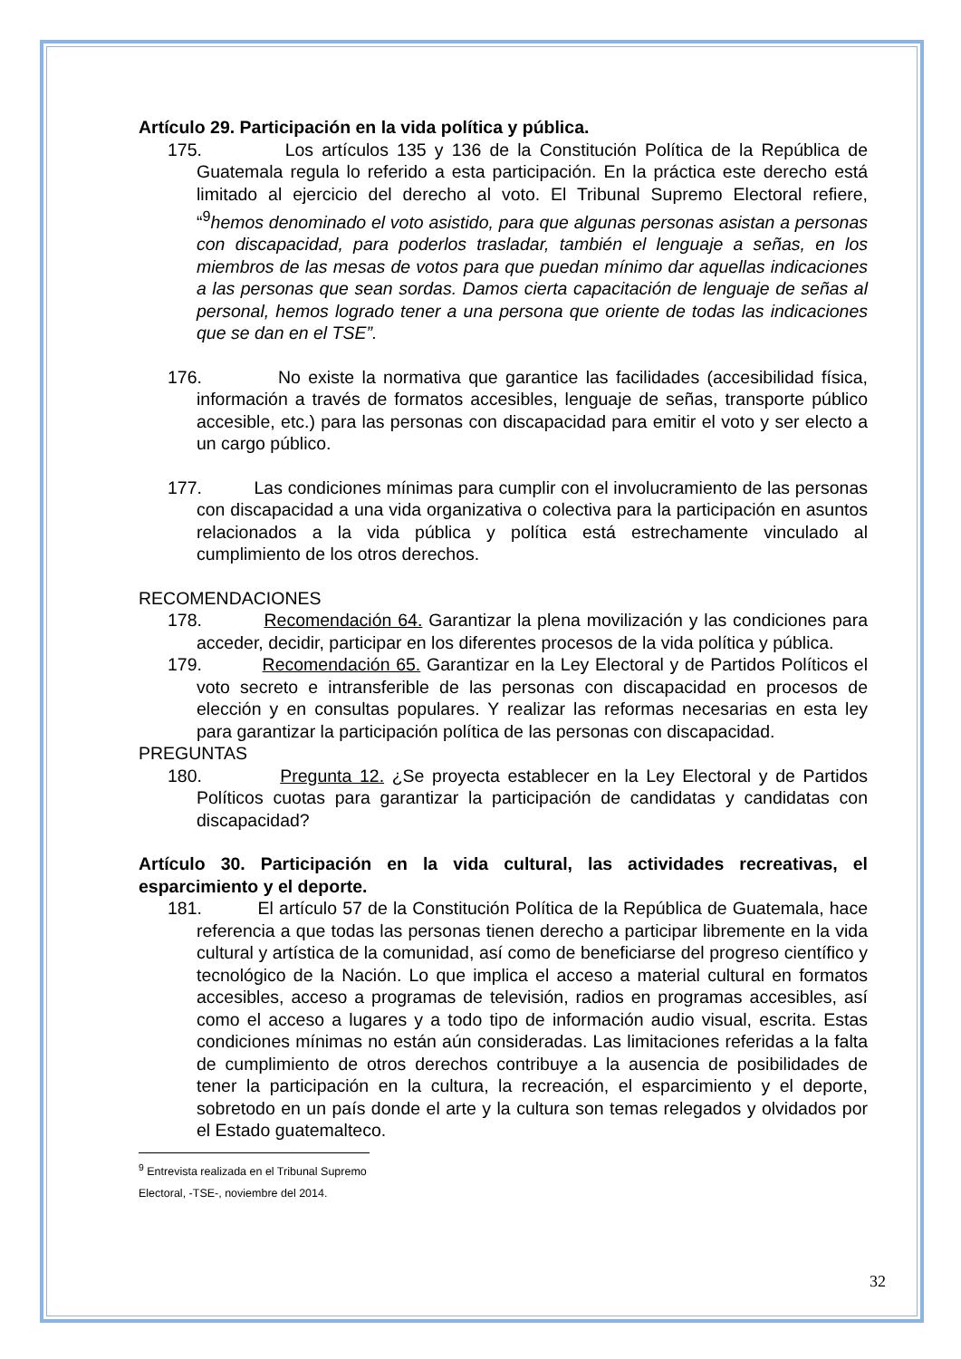Artículo 29. Participación en la vida política y pública.
175. Los artículos 135 y 136 de la Constitución Política de la República de Guatemala regula lo referido a esta participación. En la práctica este derecho está limitado al ejercicio del derecho al voto. El Tribunal Supremo Electoral refiere, “<sup>9</sup>hemos denominado el voto asistido, para que algunas personas asistan a personas con discapacidad, para poderlos trasladar, también el lenguaje a señas, en los miembros de las mesas de votos para que puedan mínimo dar aquellas indicaciones a las personas que sean sordas. Damos cierta capacitación de lenguaje de señas al personal, hemos logrado tener a una persona que oriente de todas las indicaciones que se dan en el TSE”.
176. No existe la normativa que garantice las facilidades (accesibilidad física, información a través de formatos accesibles, lenguaje de señas, transporte público accesible, etc.) para las personas con discapacidad para emitir el voto y ser electo a un cargo público.
177. Las condiciones mínimas para cumplir con el involucramiento de las personas con discapacidad a una vida organizativa o colectiva para la participación en asuntos relacionados a la vida pública y política está estrechamente vinculado al cumplimiento de los otros derechos.
RECOMENDACIONES
178. Recomendación 64. Garantizar la plena movilización y las condiciones para acceder, decidir, participar en los diferentes procesos de la vida política y pública.
179. Recomendación 65. Garantizar en la Ley Electoral y de Partidos Políticos el voto secreto e intransferible de las personas con discapacidad en procesos de elección y en consultas populares. Y realizar las reformas necesarias en esta ley para garantizar la participación política de las personas con discapacidad.
PREGUNTAS
180. Pregunta 12. ¿Se proyecta establecer en la Ley Electoral y de Partidos Políticos cuotas para garantizar la participación de candidatas y candidatas con discapacidad?
Artículo 30. Participación en la vida cultural, las actividades recreativas, el esparcimiento y el deporte.
181. El artículo 57 de la Constitución Política de la República de Guatemala, hace referencia a que todas las personas tienen derecho a participar libremente en la vida cultural y artística de la comunidad, así como de beneficiarse del progreso científico y tecnológico de la Nación. Lo que implica el acceso a material cultural en formatos accesibles, acceso a programas de televisión, radios en programas accesibles, así como el acceso a lugares y a todo tipo de información audio visual, escrita. Estas condiciones mínimas no están aún consideradas. Las limitaciones referidas a la falta de cumplimiento de otros derechos contribuye a la ausencia de posibilidades de tener la participación en la cultura, la recreación, el esparcimiento y el deporte, sobretodo en un país donde el arte y la cultura son temas relegados y olvidados por el Estado guatemalteco.
<sup>9</sup> Entrevista realizada en el Tribunal Supremo Electoral, -TSE-, noviembre del 2014.
32